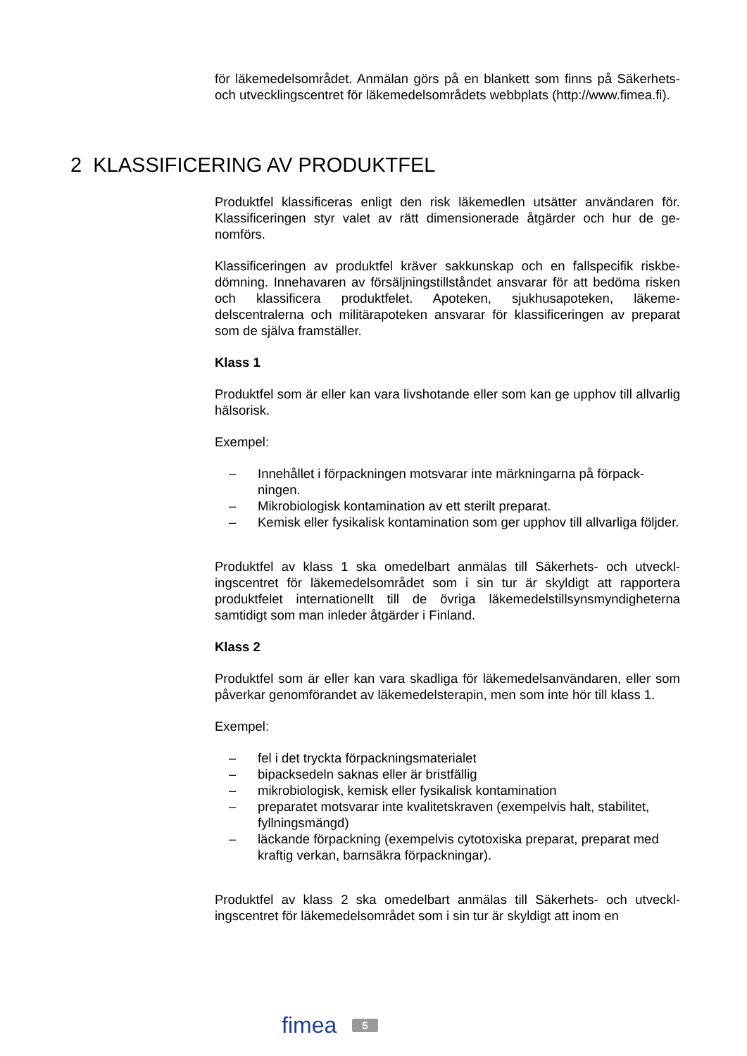för läkemedelsområdet. Anmälan görs på en blankett som finns på Säker­hets- och utvecklingscentret för läkemedelsområdets webbplats (http://www.fimea.fi).
2 KLASSIFICERING AV PRODUKTFEL
Produktfel klassificeras enligt den risk läkemedlen utsätter användaren för. Klassificeringen styr valet av rätt dimensionerade åtgärder och hur de ge­nomförs.
Klassificeringen av produktfel kräver sakkunskap och en fallspecifik riskbe­dömning. Innehavaren av försäljningstillståndet ansvarar för att bedöma risken och klassificera produktfelet. Apoteken, sjukhusapoteken, läkeme­delscentralerna och militärapoteken ansvarar för klassificeringen av prepa­rat som de själva framställer.
Klass 1
Produktfel som är eller kan vara livshotande eller som kan ge upphov till allvarlig hälsorisk.
Exempel:
– Innehållet i förpackningen motsvarar inte märkningarna på förpack­ningen.
– Mikrobiologisk kontamination av ett sterilt preparat.
– Kemisk eller fysikalisk kontamination som ger upphov till allvarliga följder.
Produktfel av klass 1 ska omedelbart anmälas till Säkerhets- och utveckl­ingscentret för läkemedelsområdet som i sin tur är skyldigt att rapportera produktfelet internationellt till de övriga läkemedelstillsynsmyndigheterna samtidigt som man inleder åtgärder i Finland.
Klass 2
Produktfel som är eller kan vara skadliga för läkemedelsanvändaren, eller som påverkar genomförandet av läkemedelsterapin, men som inte hör till klass 1.
Exempel:
– fel i det tryckta förpackningsmaterialet
– bipacksedeln saknas eller är bristfällig
– mikrobiologisk, kemisk eller fysikalisk kontamination
– preparatet motsvarar inte kvalitetskraven (exempelvis halt, stabilitet, fyllningsmängd)
– läckande förpackning (exempelvis cytotoxiska preparat, preparat med kraftig verkan, barnsäkra förpackningar).
Produktfel av klass 2 ska omedelbart anmälas till Säkerhets- och utveckl­ingscentret för läkemedelsområdet som i sin tur är skyldigt att inom en
fimea 5